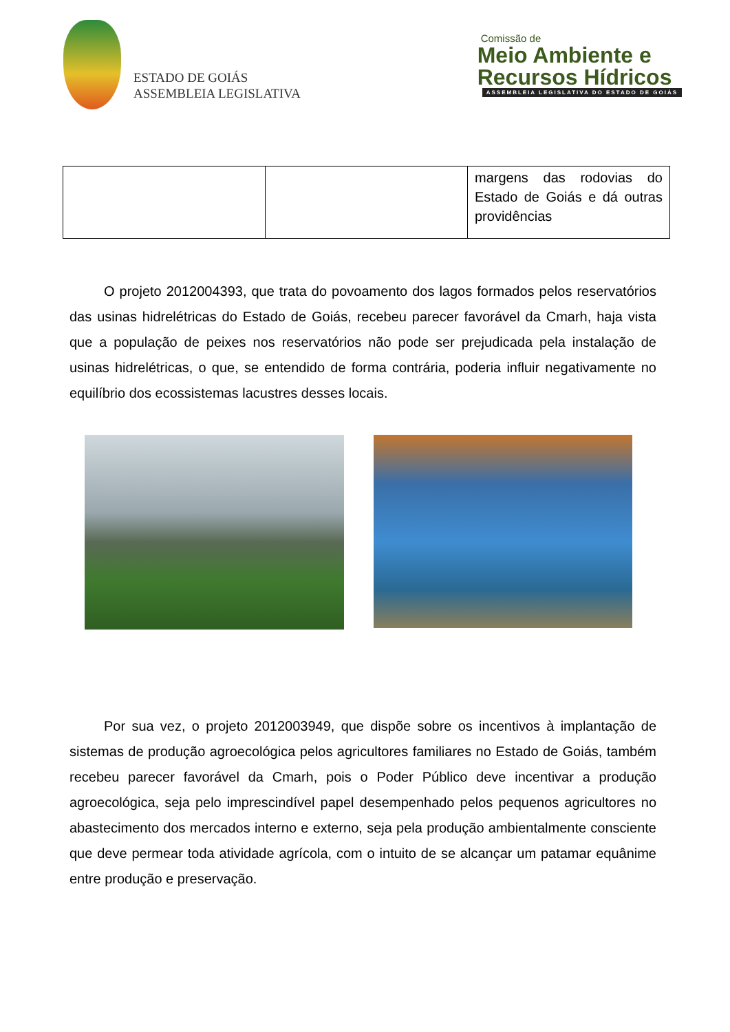ESTADO DE GOIÁS
ASSEMBLEIA LEGISLATIVA
Comissão de
Meio Ambiente e
Recursos Hídricos
ASSEMBLEIA LEGISLATIVA DO ESTADO DE GOIÁS
| | | margens das rodovias do Estado de Goiás e dá outras providências |
O projeto 2012004393, que trata do povoamento dos lagos formados pelos reservatórios das usinas hidrelétricas do Estado de Goiás, recebeu parecer favorável da Cmarh, haja vista que a população de peixes nos reservatórios não pode ser prejudicada pela instalação de usinas hidrelétricas, o que, se entendido de forma contrária, poderia influir negativamente no equilíbrio dos ecossistemas lacustres desses locais.
Por sua vez, o projeto 2012003949, que dispõe sobre os incentivos à implantação de sistemas de produção agroecológica pelos agricultores familiares no Estado de Goiás, também recebeu parecer favorável da Cmarh, pois o Poder Público deve incentivar a produção agroecológica, seja pelo imprescindível papel desempenhado pelos pequenos agricultores no abastecimento dos mercados interno e externo, seja pela produção ambientalmente consciente que deve permear toda atividade agrícola, com o intuito de se alcançar um patamar equânime entre produção e preservação.